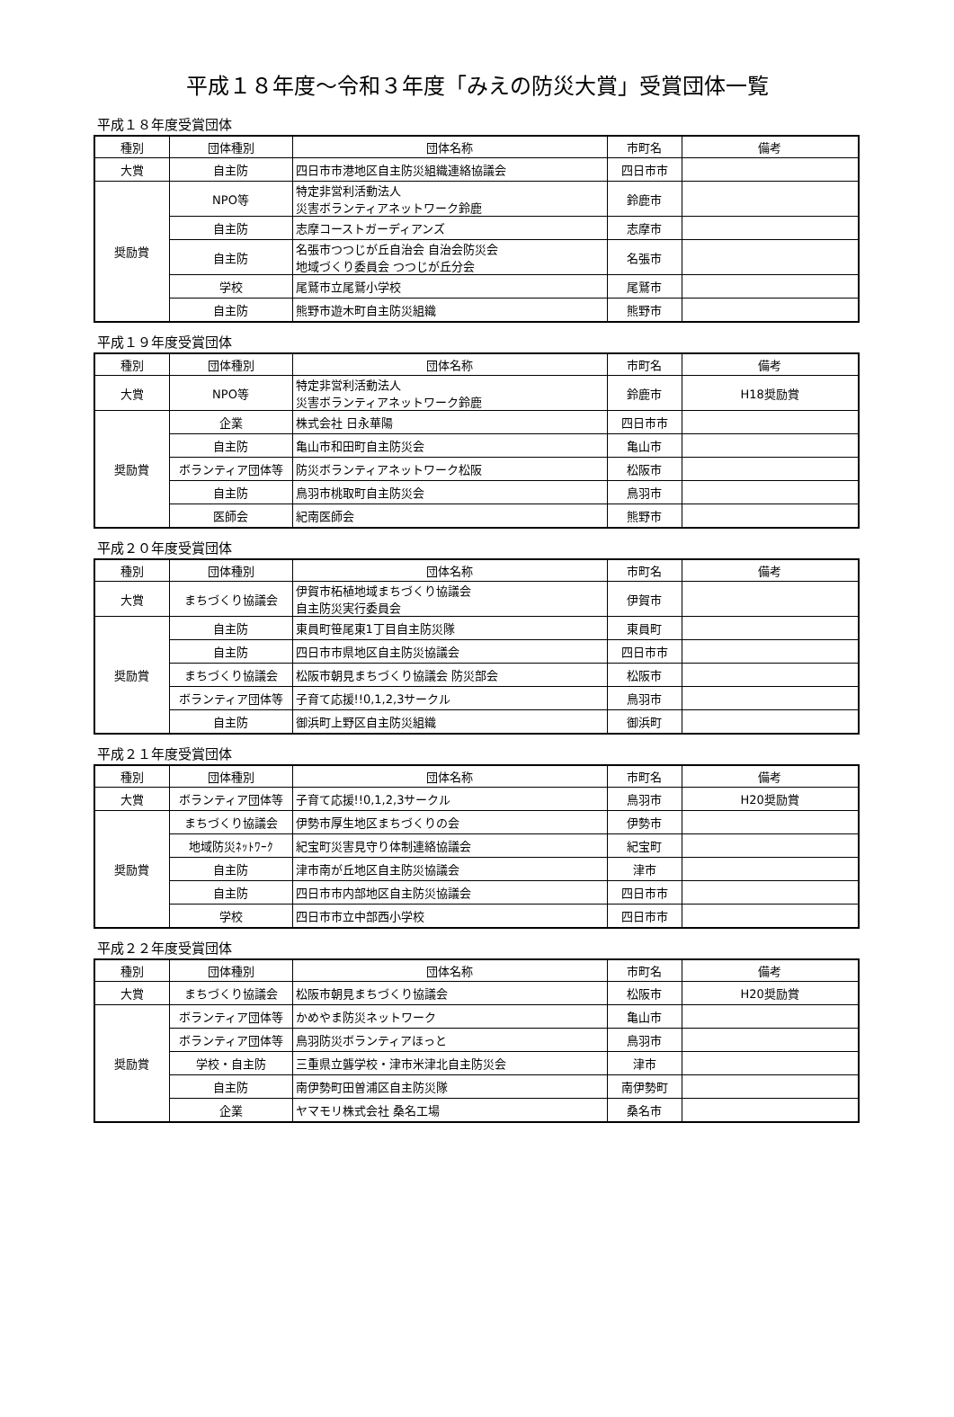平成１８年度～令和３年度「みえの防災大賞」受賞団体一覧
平成１８年度受賞団体
| 種別 | 団体種別 | 団体名称 | 市町名 | 備考 |
| --- | --- | --- | --- | --- |
| 大賞 | 自主防 | 四日市市港地区自主防災組織連絡協議会 | 四日市市 | |
| 奨励賞 | NPO等 | 特定非営利活動法人 災害ボランティアネットワーク鈴鹿 | 鈴鹿市 | |
| | 自主防 | 志摩コーストガーディアンズ | 志摩市 | |
| | 自主防 | 名張市つつじが丘自治会 自治会防災会 地域づくり委員会 つつじが丘分会 | 名張市 | |
| | 学校 | 尾鷲市立尾鷲小学校 | 尾鷲市 | |
| | 自主防 | 熊野市遊木町自主防災組織 | 熊野市 | |
平成１９年度受賞団体
| 種別 | 団体種別 | 団体名称 | 市町名 | 備考 |
| --- | --- | --- | --- | --- |
| 大賞 | NPO等 | 特定非営利活動法人 災害ボランティアネットワーク鈴鹿 | 鈴鹿市 | H18奨励賞 |
| 奨励賞 | 企業 | 株式会社 日永華陽 | 四日市市 | |
| | 自主防 | 亀山市和田町自主防災会 | 亀山市 | |
| | ボランティア団体等 | 防災ボランティアネットワーク松阪 | 松阪市 | |
| | 自主防 | 鳥羽市桃取町自主防災会 | 鳥羽市 | |
| | 医師会 | 紀南医師会 | 熊野市 | |
平成２０年度受賞団体
| 種別 | 団体種別 | 団体名称 | 市町名 | 備考 |
| --- | --- | --- | --- | --- |
| 大賞 | まちづくり協議会 | 伊賀市柘植地域まちづくり協議会 自主防災実行委員会 | 伊賀市 | |
| 奨励賞 | 自主防 | 東員町笹尾東1丁目自主防災隊 | 東員町 | |
| | 自主防 | 四日市市県地区自主防災協議会 | 四日市市 | |
| | まちづくり協議会 | 松阪市朝見まちづくり協議会 防災部会 | 松阪市 | |
| | ボランティア団体等 | 子育て応援!!0,1,2,3サークル | 鳥羽市 | |
| | 自主防 | 御浜町上野区自主防災組織 | 御浜町 | |
平成２１年度受賞団体
| 種別 | 団体種別 | 団体名称 | 市町名 | 備考 |
| --- | --- | --- | --- | --- |
| 大賞 | ボランティア団体等 | 子育て応援!!0,1,2,3サークル | 鳥羽市 | H20奨励賞 |
| 奨励賞 | まちづくり協議会 | 伊勢市厚生地区まちづくりの会 | 伊勢市 | |
| | 地域防災ﾈｯﾄﾜｰｸ | 紀宝町災害見守り体制連絡協議会 | 紀宝町 | |
| | 自主防 | 津市南が丘地区自主防災協議会 | 津市 | |
| | 自主防 | 四日市市内部地区自主防災協議会 | 四日市市 | |
| | 学校 | 四日市市立中部西小学校 | 四日市市 | |
平成２２年度受賞団体
| 種別 | 団体種別 | 団体名称 | 市町名 | 備考 |
| --- | --- | --- | --- | --- |
| 大賞 | まちづくり協議会 | 松阪市朝見まちづくり協議会 | 松阪市 | H20奨励賞 |
| 奨励賞 | ボランティア団体等 | かめやま防災ネットワーク | 亀山市 | |
| | ボランティア団体等 | 鳥羽防災ボランティアほっと | 鳥羽市 | |
| | 学校・自主防 | 三重県立聾学校・津市米津北自主防災会 | 津市 | |
| | 自主防 | 南伊勢町田曽浦区自主防災隊 | 南伊勢町 | |
| | 企業 | ヤマモリ株式会社 桑名工場 | 桑名市 | |